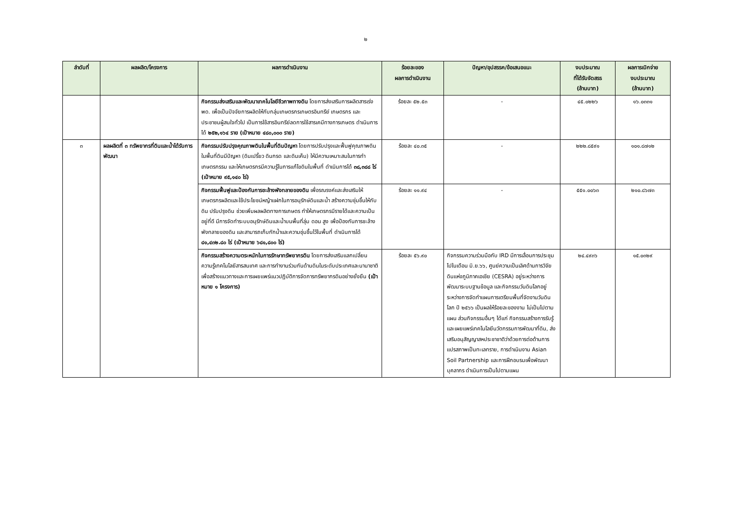๒
| ลำดับที่ | ผลผลิต/โครงการ | ผลการดำเนินงาน | ร้อยละของ ผลการดำเนินงาน | ปัญหา/อุปสรรค/ข้อเสนอแนะ | งบประมาณ ที่ได้รับจัดสรร (ล้านบาท) | ผลการเบิกจ่าย งบประมาณ (ล้านบาท) |
| --- | --- | --- | --- | --- | --- | --- |
| | | กิจกรรมส่งเสริมและพัฒนาเทคโนโลยีชีวภาพทางดิน โดยการส่งเสริมการผลิตสารเร่ง พด. เพื่อเป็นปัจจัยการผลิตให้กับกลุ่มเกษตรกรเกษตรอินทรีย์ เกษตรกร และประชาชนผู้สนใจทั่วไป เป็นการใช้สารอินทรีย์ลดการใช้สารเคมีทางการเกษตร ดำเนินการได้ ๒๕๒,๑๖๔ ราย (เป้าหมาย ๔๘๐,๐๐๐ ราย) | ร้อยละ ๕๒.๕๓ | - | ๔๕.๐๒๒๖ | ๑๖.๐๓๓๑ |
| ๓ | ผลผลิตที่ ๓ ทรัพยากรที่ดินและน้ำได้รับการพัฒนา | กิจกรรมปรับปรุงคุณภาพดินในพื้นที่ดินปัญหา โดยการปรับปรุงและฟื้นฟูคุณภาพดินในพื้นที่ดินมีปัญหา (ดินเปรี้ยว ดินกรด และดินเค็ม) ให้มีความเหมาะสมในการทำเกษตรกรรม และให้เกษตรกรมีความรู้ในการแก้ไขดินในพื้นที่ ดำเนินการได้ ๓๘,๓๘๘ ไร่ (เป้าหมาย ๙๕,๑๔๐ ไร่) | ร้อยละ ๔๐.๓๕ | - | ๒๒๒.๘๕๙๑ | ๑๐๑.๘๗๑๒ |
| | | กิจกรรมฟื้นฟูและป้องกันการชะล้างพังทลายของดิน เพื่อรณรงค์และส่งเสริมให้เกษตรกรผลิตและใช้ประโยชน์หญ้าแฝกในการอนุรักษ์ดินและน้ำ สร้างความชุ่มชื้นให้กับดิน ปรับปรุงดิน ช่วยเพิ่มผลผลิตทางการเกษตร ทำให้เกษตรกรมีรายได้และความเป็นอยู่ที่ดี มีการจัดทำระบบอนุรักษ์ดินและน้ำบนพื้นที่ลุ่ม ดอน สูง เพื่อป้องกันการชะล้างพังทลายของดิน และสามารถเก็บกักน้ำและความชุ่มชื้นไว้ในพื้นที่ ดำเนินการได้ ๘๑,๔๓๒.๘๐ ไร่ (เป้าหมาย ๖๘๑,๘๐๐ ไร่) | ร้อยละ ๑๑.๙๔ | - | ๕๕๑.๐๐๖๓ | ๒๑๐.๘๖๗๓ |
| | | กิจกรรมสร้างความตระหนักในการรักษาทรัพยากรดิน โดยการส่งเสริมแลกเปลี่ยนความรู้เทคโนโลยีสารสนเทศ และการทำงานร่วมกันด้านดินในระดับประเทศและนานาชาติ เพื่อสร้างแนวทางและการเผยแพร่แนวปฏิบัติการจัดการทรัพยากรดินอย่างยั่งยืน (เป้าหมาย ๑ โครงการ) | ร้อยละ ๕๖.๙๐ | กิจกรรมความร่วมมือกับ IRD มีการเลื่อนการประชุมไปในเดือน มิ.ย.๖๖, ศูนย์ความเป็นเลิศด้านการวิจัยดินแห่งภูมิภาคเอเชีย (CESRA) อยู่ระหว่างการพัฒนาระบบฐานข้อมูล และกิจกรรมวันดินโลกอยู่ระหว่างการจัดทำแผนการเตรียมพื้นที่จัดงานวันดินโลก ปี ๒๕๖๖ เป็นผลให้ร้อยละของงาน ไม่เป็นไปตามแผน ส่วนกิจกรรมอื่นๆ ได้แก่ กิจกรรมสร้างการรับรู้และเผยแพร่เทคโนโลยีนวัตกรรมการพัฒนาที่ดิน, ส่งเสริมอนุสัญญาสหประชาชาติว่าด้วยการต่อต้านการแปรสภาพเป็นทะเลทราย, การดำเนินงาน Asian Soil Partnership และการฝึกอบรมเพื่อพัฒนาบุคลากร ดำเนินการเป็นไปตามแผน | ๒๔.๔๙๓๖ | ๑๕.๐๓๒๙ |